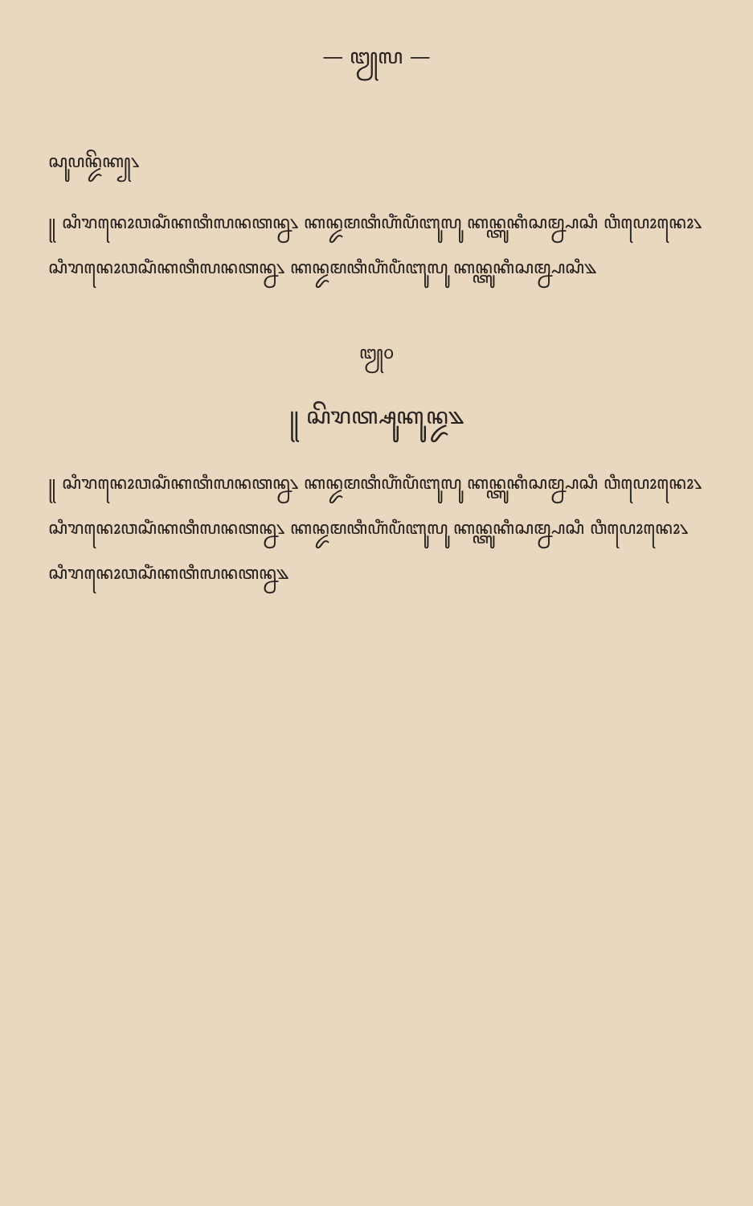— ꧓꧗ —
ꦱꦸꦥꦤ꧀ꦢꦼꦏ꧀꧈
꧋ ꦱꦶꦫꦤꦺꦴꦮꦱꦶꦁꦏꦠꦶꦭꦤꦠꦤ꧀ꦤ꧈ ꦏꦤ꧀ꦢꦩꦠꦶꦲꦶꦁꦥꦶꦁꦧꦸꦭꦸ ꦏꦤ꧀ꦠꦸꦏꦶꦱꦩ꧀ꦤ꧀ꦥꦱꦶ ꦮꦶꦥꦺꦴꦤꦺꦴ꧈ ꦱꦶꦫꦤꦺꦴꦮꦱꦶꦁꦏꦠꦶꦭꦤꦠꦤ꧀ꦤ꧈ ꦏꦤ꧀ꦢꦩꦠꦶꦲꦶꦁꦥꦶꦁꦧꦸꦭꦸ ꦏꦤ꧀ꦠꦸꦏꦶꦱꦩ꧀ꦤ꧀ꦥꦱꦶ꧉
꧓꧐
꧋ ꦱꦼꦫꦠ꧀ꦱꦸꦏꦸꦤ꧀ꦢ꧉
꧋ ꦱꦶꦫꦤꦺꦴꦮꦱꦶꦁꦏꦠꦶꦭꦤꦠꦤ꧀ꦤ꧈ ꦏꦤ꧀ꦢꦩꦠꦶꦲꦶꦁꦥꦶꦁꦧꦸꦭꦸ ꦏꦤ꧀ꦠꦸꦏꦶꦱꦩ꧀ꦤ꧀ꦥꦱꦶ ꦮꦶꦥꦺꦴꦤꦺꦴ꧈ ꦱꦶꦫꦤꦺꦴꦮꦱꦶꦁꦏꦠꦶꦭꦤꦠꦤ꧀ꦤ꧈ ꦏꦤ꧀ꦢꦩꦠꦶꦲꦶꦁꦥꦶꦁꦧꦸꦭꦸ ꦏꦤ꧀ꦠꦸꦏꦶꦱꦩ꧀ꦤ꧀ꦥꦱꦶ ꦮꦶꦥꦺꦴꦤꦺꦴ꧈ ꦱꦶꦫꦤꦺꦴꦮꦱꦶꦁꦏꦠꦶꦭꦤꦠꦤ꧀ꦤ꧉